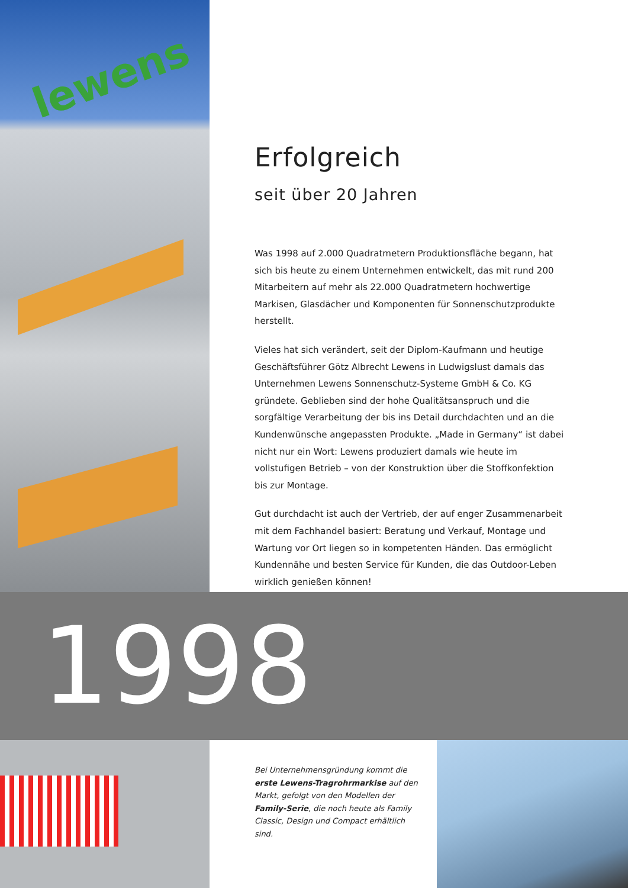lewens
Erfolgreich
seit über 20 Jahren
Was 1998 auf 2.000 Quadratmetern Produktionsfläche begann, hat sich bis heute zu einem Unternehmen entwickelt, das mit rund 200 Mitarbeitern auf mehr als 22.000 Quadratmetern hochwertige Markisen, Glasdächer und Komponenten für Sonnenschutzprodukte herstellt.
Vieles hat sich verändert, seit der Diplom-Kaufmann und heutige Geschäftsführer Götz Albrecht Lewens in Ludwigslust damals das Unternehmen Lewens Sonnenschutz-Systeme GmbH & Co. KG gründete. Geblieben sind der hohe Qualitätsanspruch und die sorgfältige Verarbeitung der bis ins Detail durchdachten und an die Kundenwünsche angepassten Produkte. „Made in Germany“ ist dabei nicht nur ein Wort: Lewens produziert damals wie heute im vollstufigen Betrieb – von der Konstruktion über die Stoffkonfektion bis zur Montage.
Gut durchdacht ist auch der Vertrieb, der auf enger Zusammenarbeit mit dem Fachhandel basiert: Beratung und Verkauf, Montage und Wartung vor Ort liegen so in kompetenten Händen. Das ermöglicht Kundennähe und besten Service für Kunden, die das Outdoor-Leben wirklich genießen können!
1998
Bei Unternehmensgründung kommt die erste Lewens-Tragrohrmarkise auf den Markt, gefolgt von den Modellen der Family-Serie, die noch heute als Family Classic, Design und Compact erhältlich sind.